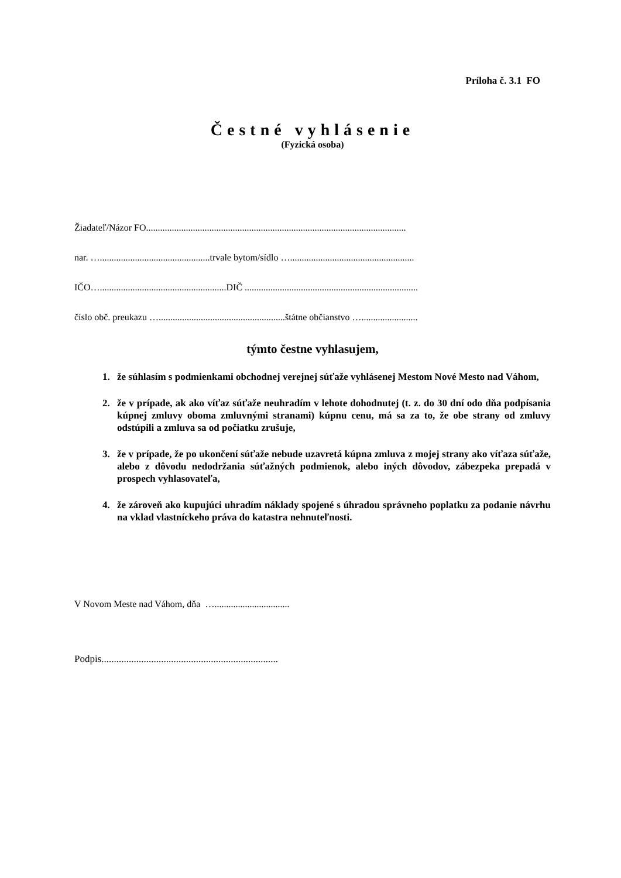Príloha č. 3.1 FO
Čestné vyhlásenie
(Fyzická osoba)
Žiadateľ/Názor FO...............................................................................................................
nar. …...............................................trvale bytom/sídlo ….....................................................
IČO…......................................................DIČ ..........................................................................
číslo obč. preukazu …......................................................štátne občianstvo …........................
týmto čestne vyhlasujem,
1. že súhlasím s podmienkami obchodnej verejnej súťaže vyhlásenej Mestom Nové Mesto nad Váhom,
2. že v prípade, ak ako víťaz súťaže neuhradím v lehote dohodnutej (t. z. do 30 dní odo dňa podpísania kúpnej zmluvy oboma zmluvnými stranami) kúpnu cenu, má sa za to, že obe strany od zmluvy odstúpili a zmluva sa od počiatku zrušuje,
3. že v prípade, že po ukončení súťaže nebude uzavretá kúpna zmluva z mojej strany ako víťaza súťaže, alebo z dôvodu nedodržania súťažných podmienok, alebo iných dôvodov, zábezpeka prepadá v prospech vyhlasovateľa,
4. že zároveň ako kupujúci uhradím náklady spojené s úhradou správneho poplatku za podanie návrhu na vklad vlastníckeho práva do katastra nehnuteľnosti.
V Novom Meste nad Váhom, dňa …................................
Podpis.......................................................................